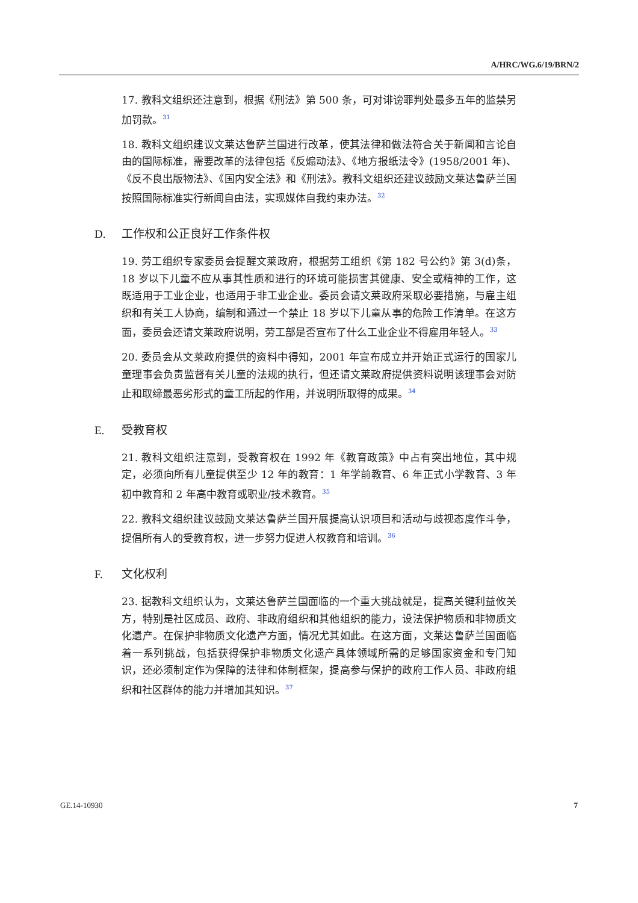A/HRC/WG.6/19/BRN/2
17. 教科文组织还注意到，根据《刑法》第 500 条，可对诽谤罪判处最多五年的监禁另加罚款。<sup>31</sup>
18. 教科文组织建议文莱达鲁萨兰国进行改革，使其法律和做法符合关于新闻和言论自由的国际标准，需要改革的法律包括《反煽动法》、《地方报纸法令》(1958/2001 年)、《反不良出版物法》、《国内安全法》和《刑法》。教科文组织还建议鼓励文莱达鲁萨兰国按照国际标准实行新闻自由法，实现媒体自我约束办法。<sup>32</sup>
D. 工作权和公正良好工作条件权
19. 劳工组织专家委员会提醒文莱政府，根据劳工组织《第 182 号公约》第 3(d)条，18 岁以下儿童不应从事其性质和进行的环境可能损害其健康、安全或精神的工作，这既适用于工业企业，也适用于非工业企业。委员会请文莱政府采取必要措施，与雇主组织和有关工人协商，编制和通过一个禁止 18 岁以下儿童从事的危险工作清单。在这方面，委员会还请文莱政府说明，劳工部是否宣布了什么工业企业不得雇用年轻人。<sup>33</sup>
20. 委员会从文莱政府提供的资料中得知，2001 年宣布成立并开始正式运行的国家儿童理事会负责监督有关儿童的法规的执行，但还请文莱政府提供资料说明该理事会对防止和取缔最恶劣形式的童工所起的作用，并说明所取得的成果。<sup>34</sup>
E. 受教育权
21. 教科文组织注意到，受教育权在 1992 年《教育政策》中占有突出地位，其中规定，必须向所有儿童提供至少 12 年的教育：1 年学前教育、6 年正式小学教育、3 年初中教育和 2 年高中教育或职业/技术教育。<sup>35</sup>
22. 教科文组织建议鼓励文莱达鲁萨兰国开展提高认识项目和活动与歧视态度作斗争，提倡所有人的受教育权，进一步努力促进人权教育和培训。<sup>36</sup>
F. 文化权利
23. 据教科文组织认为，文莱达鲁萨兰国面临的一个重大挑战就是，提高关键利益攸关方，特别是社区成员、政府、非政府组织和其他组织的能力，设法保护物质和非物质文化遗产。在保护非物质文化遗产方面，情况尤其如此。在这方面，文莱达鲁萨兰国面临着一系列挑战，包括获得保护非物质文化遗产具体领域所需的足够国家资金和专门知识，还必须制定作为保障的法律和体制框架，提高参与保护的政府工作人员、非政府组织和社区群体的能力并增加其知识。<sup>37</sup>
GE.14-10930 7